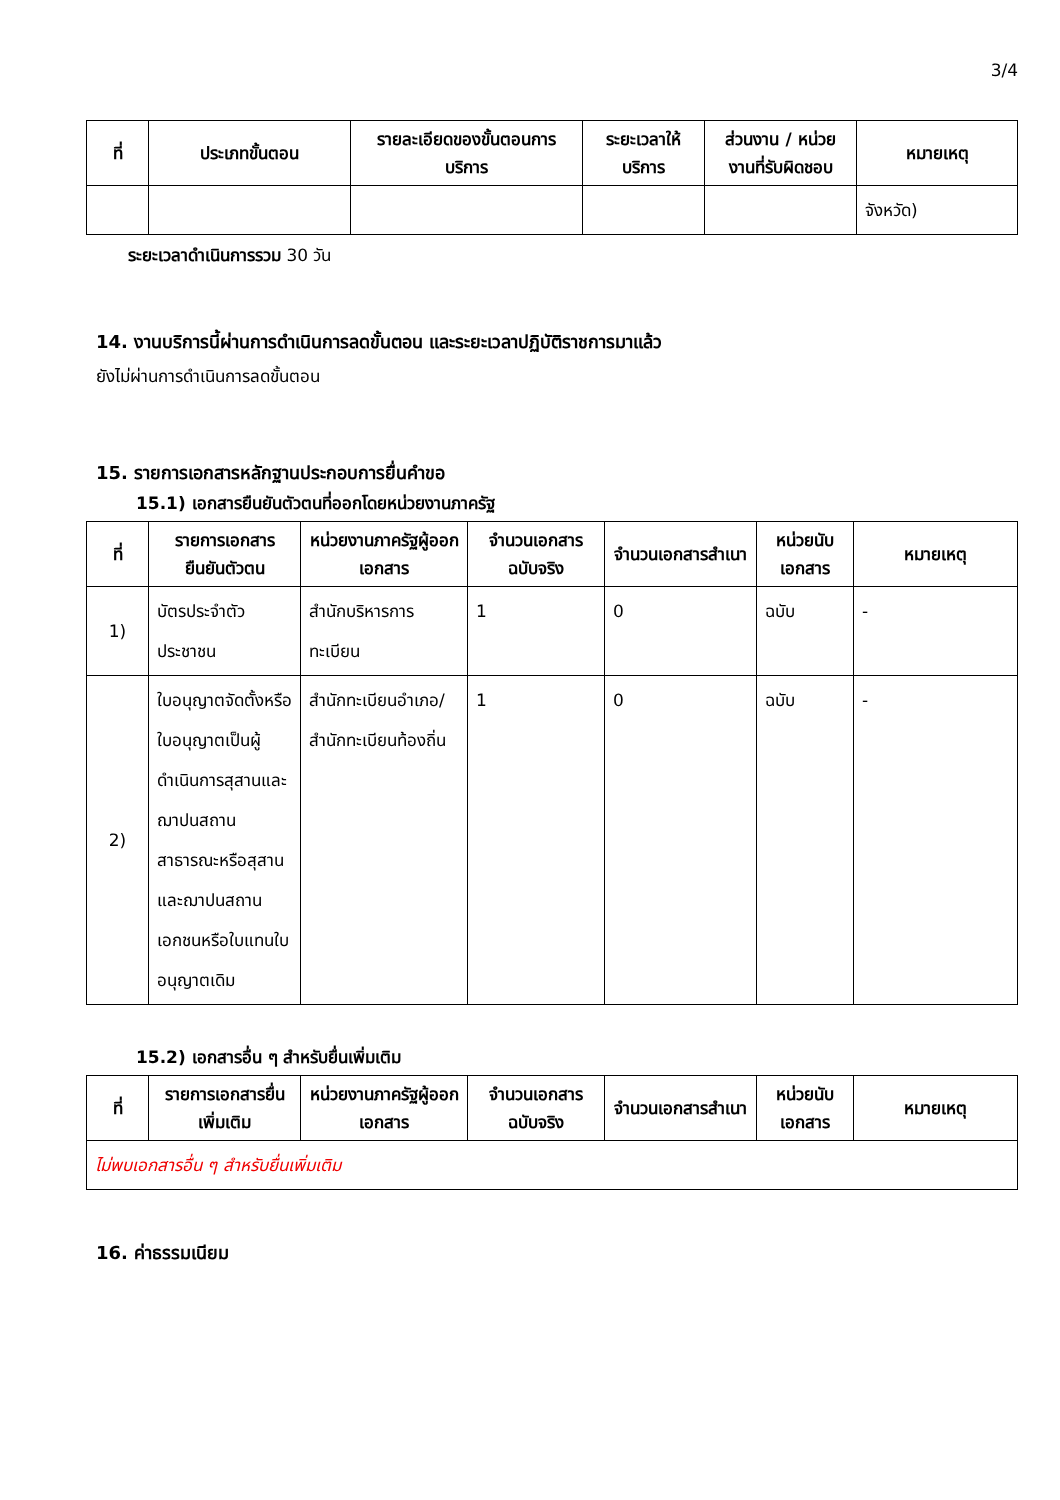3/4
| ที่ | ประเภทขั้นตอน | รายละเอียดของขั้นตอนการบริการ | ระยะเวลาให้บริการ | ส่วนงาน / หน่วยงานที่รับผิดชอบ | หมายเหตุ |
| --- | --- | --- | --- | --- | --- |
| | | | | | จังหวัด) |
ระยะเวลาดำเนินการรวม 30 วัน
14. งานบริการนี้ผ่านการดำเนินการลดขั้นตอน และระยะเวลาปฏิบัติราชการมาแล้ว
ยังไม่ผ่านการดำเนินการลดขั้นตอน
15. รายการเอกสารหลักฐานประกอบการยื่นคำขอ
15.1) เอกสารยืนยันตัวตนที่ออกโดยหน่วยงานภาครัฐ
| ที่ | รายการเอกสารยืนยันตัวตน | หน่วยงานภาครัฐผู้ออกเอกสาร | จำนวนเอกสารฉบับจริง | จำนวนเอกสารสำเนา | หน่วยนับเอกสาร | หมายเหตุ |
| --- | --- | --- | --- | --- | --- | --- |
| 1) | บัตรประจำตัวประชาชน | สำนักบริหารการทะเบียน | 1 | 0 | ฉบับ | - |
| 2) | ใบอนุญาตจัดตั้งหรือใบอนุญาตเป็นผู้ดำเนินการสุสานและฌาปนสถานสาธารณะหรือสุสานและฌาปนสถานเอกชนหรือใบแทนใบอนุญาตเดิม | สำนักทะเบียนอำเภอ/สำนักทะเบียนท้องถิ่น | 1 | 0 | ฉบับ | - |
15.2) เอกสารอื่น ๆ สำหรับยื่นเพิ่มเติม
| ที่ | รายการเอกสารยื่นเพิ่มเติม | หน่วยงานภาครัฐผู้ออกเอกสาร | จำนวนเอกสารฉบับจริง | จำนวนเอกสารสำเนา | หน่วยนับเอกสาร | หมายเหตุ |
| --- | --- | --- | --- | --- | --- | --- |
| ไม่พบเอกสารอื่น ๆ สำหรับยื่นเพิ่มเติม | | | | | | |
16. ค่าธรรมเนียม